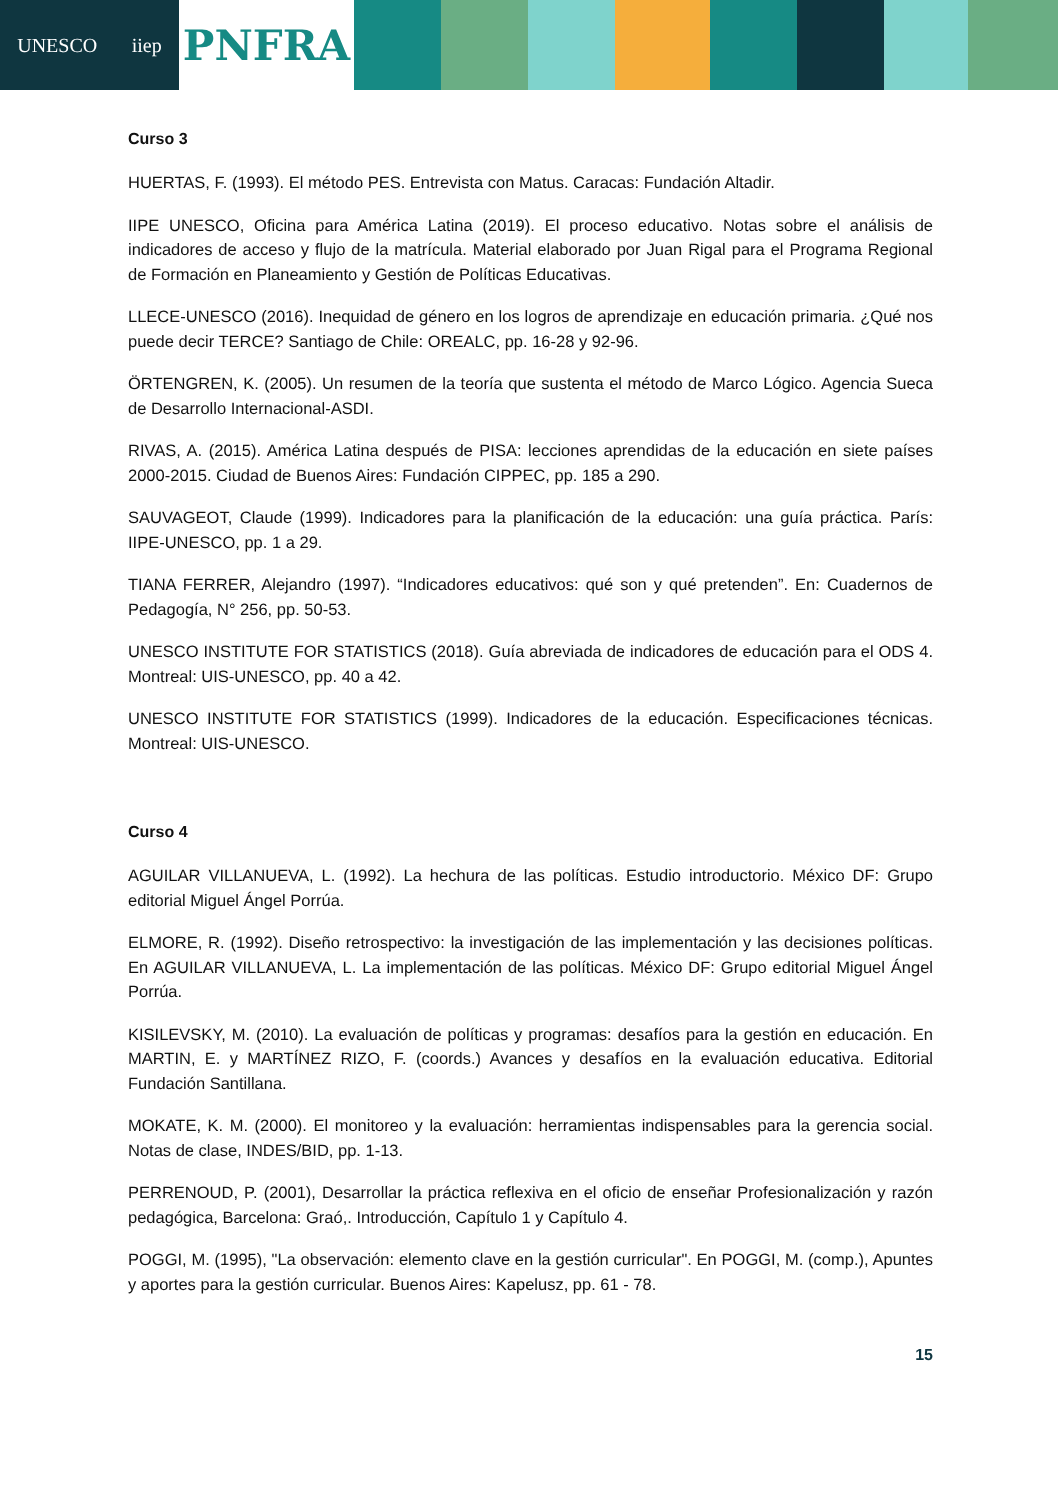UNESCO iiep
PNFRA
Curso 3
HUERTAS, F. (1993). El método PES. Entrevista con Matus. Caracas: Fundación Altadir.
IIPE UNESCO, Oficina para América Latina (2019). El proceso educativo. Notas sobre el análisis de indicadores de acceso y flujo de la matrícula. Material elaborado por Juan Rigal para el Programa Regional de Formación en Planeamiento y Gestión de Políticas Educativas.
LLECE-UNESCO (2016). Inequidad de género en los logros de aprendizaje en educación primaria. ¿Qué nos puede decir TERCE? Santiago de Chile: OREALC, pp. 16-28 y 92-96.
ÖRTENGREN, K. (2005). Un resumen de la teoría que sustenta el método de Marco Lógico. Agencia Sueca de Desarrollo Internacional-ASDI.
RIVAS, A. (2015). América Latina después de PISA: lecciones aprendidas de la educación en siete países 2000-2015. Ciudad de Buenos Aires: Fundación CIPPEC, pp. 185 a 290.
SAUVAGEOT, Claude (1999). Indicadores para la planificación de la educación: una guía práctica. París: IIPE-UNESCO, pp. 1 a 29.
TIANA FERRER, Alejandro (1997). “Indicadores educativos: qué son y qué pretenden”. En: Cuadernos de Pedagogía, N° 256, pp. 50-53.
UNESCO INSTITUTE FOR STATISTICS (2018). Guía abreviada de indicadores de educación para el ODS 4. Montreal: UIS-UNESCO, pp. 40 a 42.
UNESCO INSTITUTE FOR STATISTICS (1999). Indicadores de la educación. Especificaciones técnicas. Montreal: UIS-UNESCO.
Curso 4
AGUILAR VILLANUEVA, L. (1992). La hechura de las políticas. Estudio introductorio. México DF: Grupo editorial Miguel Ángel Porrúa.
ELMORE, R. (1992). Diseño retrospectivo: la investigación de las implementación y las decisiones políticas. En AGUILAR VILLANUEVA, L. La implementación de las políticas. México DF: Grupo editorial Miguel Ángel Porrúa.
KISILEVSKY, M. (2010). La evaluación de políticas y programas: desafíos para la gestión en educación. En MARTIN, E. y MARTÍNEZ RIZO, F. (coords.) Avances y desafíos en la evaluación educativa. Editorial Fundación Santillana.
MOKATE, K. M. (2000). El monitoreo y la evaluación: herramientas indispensables para la gerencia social. Notas de clase, INDES/BID, pp. 1-13.
PERRENOUD, P. (2001), Desarrollar la práctica reflexiva en el oficio de enseñar Profesionalización y razón pedagógica, Barcelona: Graó,. Introducción, Capítulo 1 y Capítulo 4.
POGGI, M. (1995), "La observación: elemento clave en la gestión curricular". En POGGI, M. (comp.), Apuntes y aportes para la gestión curricular. Buenos Aires: Kapelusz, pp. 61 - 78.
15